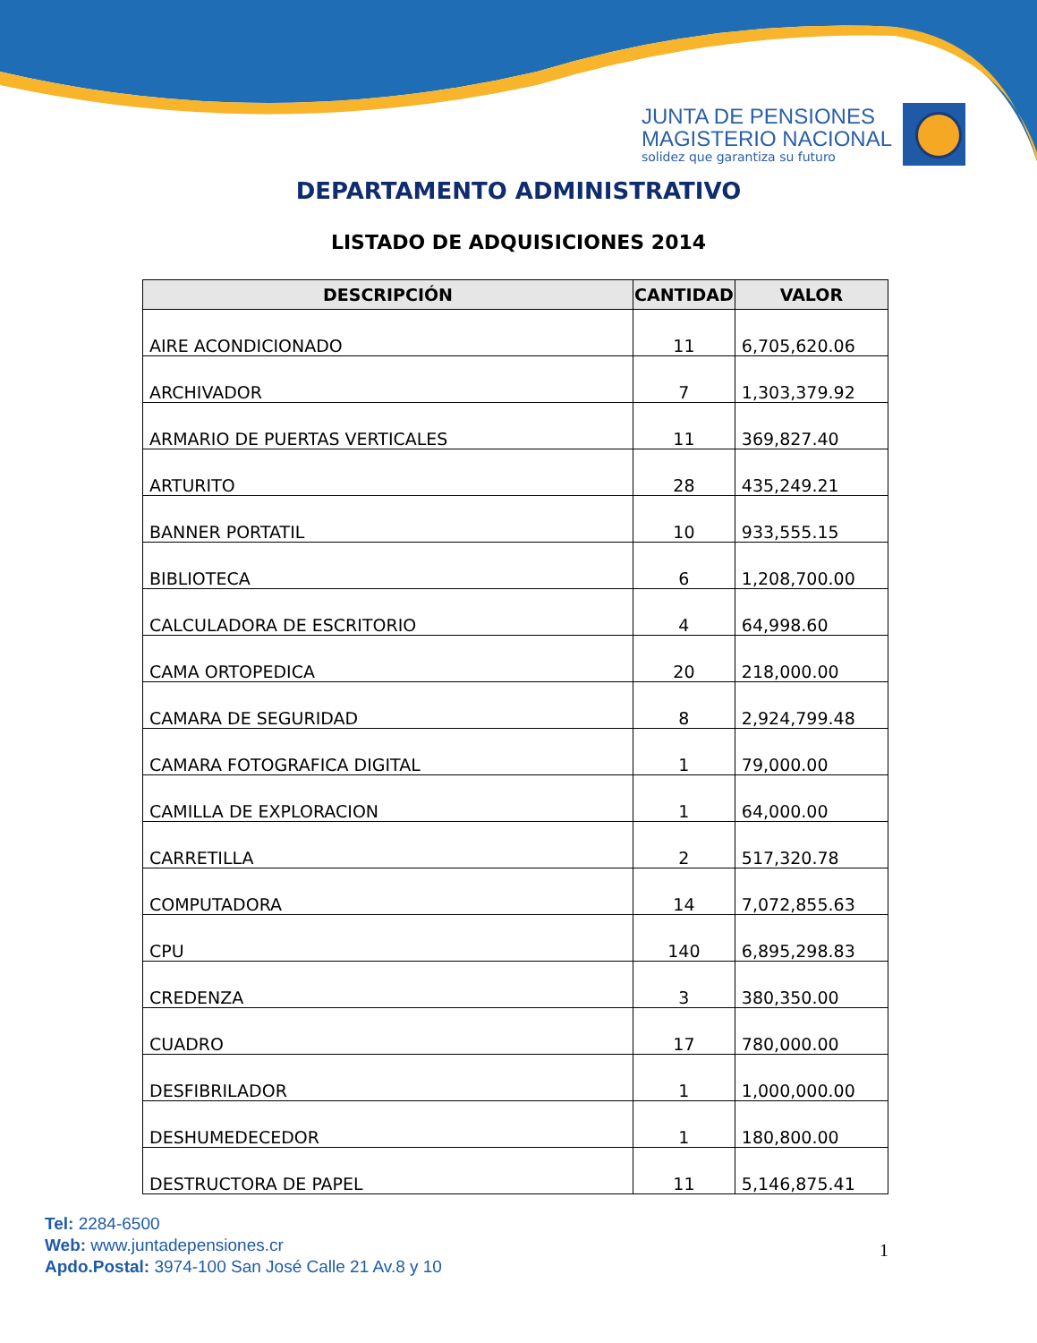JUNTA DE PENSIONES
MAGISTERIO NACIONAL
solidez que garantiza su futuro
DEPARTAMENTO ADMINISTRATIVO
LISTADO DE ADQUISICIONES 2014
| DESCRIPCIÓN | CANTIDAD | VALOR |
| --- | --- | --- |
| AIRE ACONDICIONADO | 11 | 6,705,620.06 |
| ARCHIVADOR | 7 | 1,303,379.92 |
| ARMARIO DE PUERTAS VERTICALES | 11 | 369,827.40 |
| ARTURITO | 28 | 435,249.21 |
| BANNER PORTATIL | 10 | 933,555.15 |
| BIBLIOTECA | 6 | 1,208,700.00 |
| CALCULADORA DE ESCRITORIO | 4 | 64,998.60 |
| CAMA ORTOPEDICA | 20 | 218,000.00 |
| CAMARA DE SEGURIDAD | 8 | 2,924,799.48 |
| CAMARA FOTOGRAFICA DIGITAL | 1 | 79,000.00 |
| CAMILLA DE EXPLORACION | 1 | 64,000.00 |
| CARRETILLA | 2 | 517,320.78 |
| COMPUTADORA | 14 | 7,072,855.63 |
| CPU | 140 | 6,895,298.83 |
| CREDENZA | 3 | 380,350.00 |
| CUADRO | 17 | 780,000.00 |
| DESFIBRILADOR | 1 | 1,000,000.00 |
| DESHUMEDECEDOR | 1 | 180,800.00 |
| DESTRUCTORA DE PAPEL | 11 | 5,146,875.41 |
Tel: 2284-6500
Web: www.juntadepensiones.cr
Apdo.Postal: 3974-100 San José Calle 21 Av.8 y 10
1